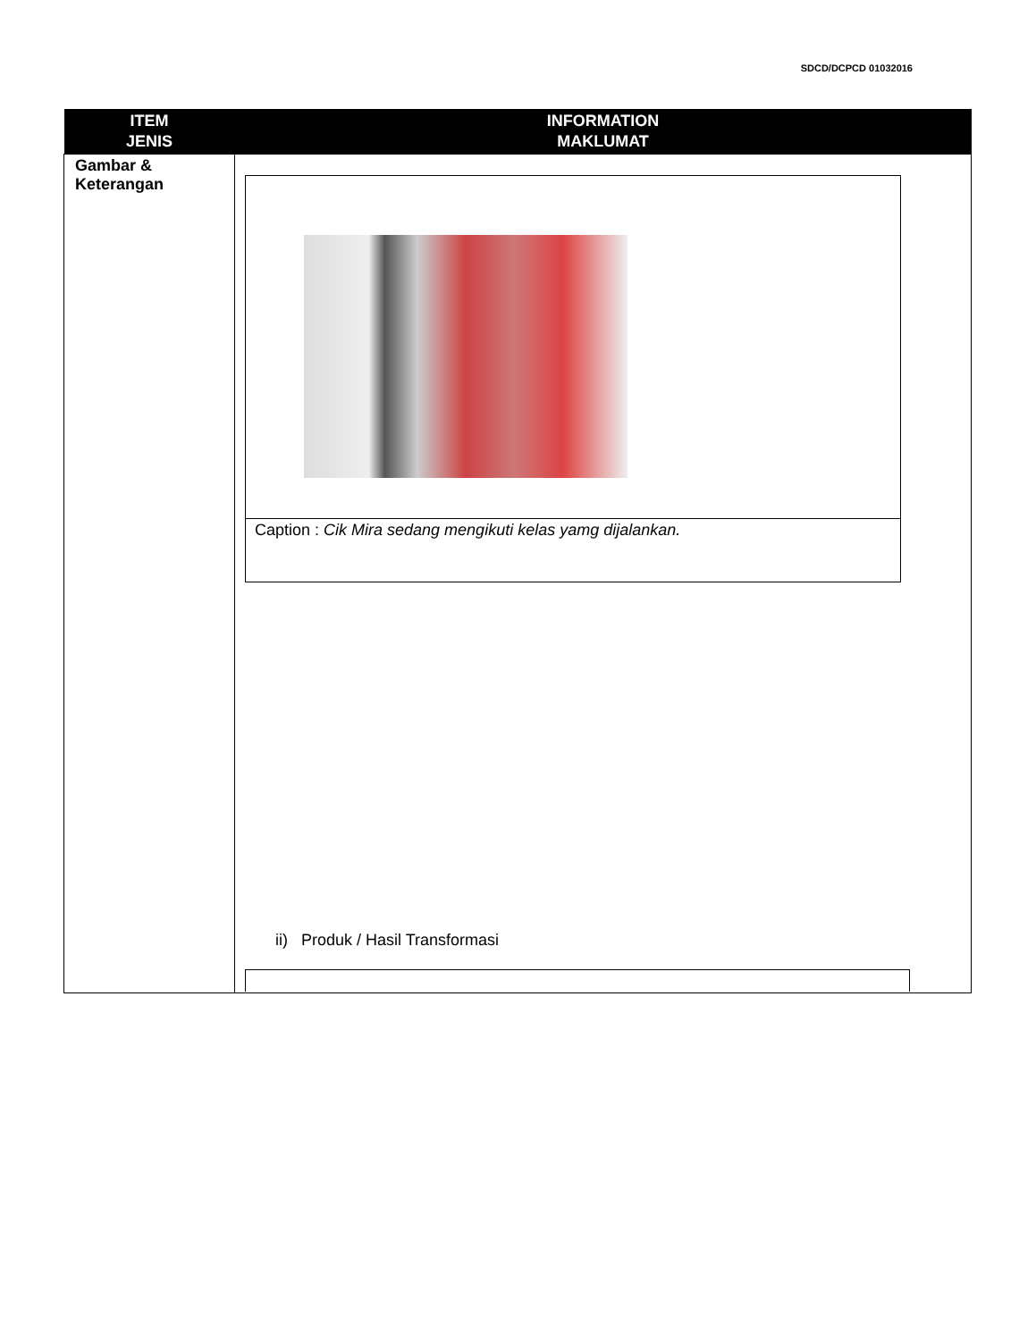SDCD/DCPCD 01032016
| ITEM JENIS | INFORMATION MAKLUMAT |
| --- | --- |
| Gambar & Keterangan | / Caption : Cik Mira sedang mengikuti kelas yamg dijalankan. / ii) Produk / Hasil Transformasi |